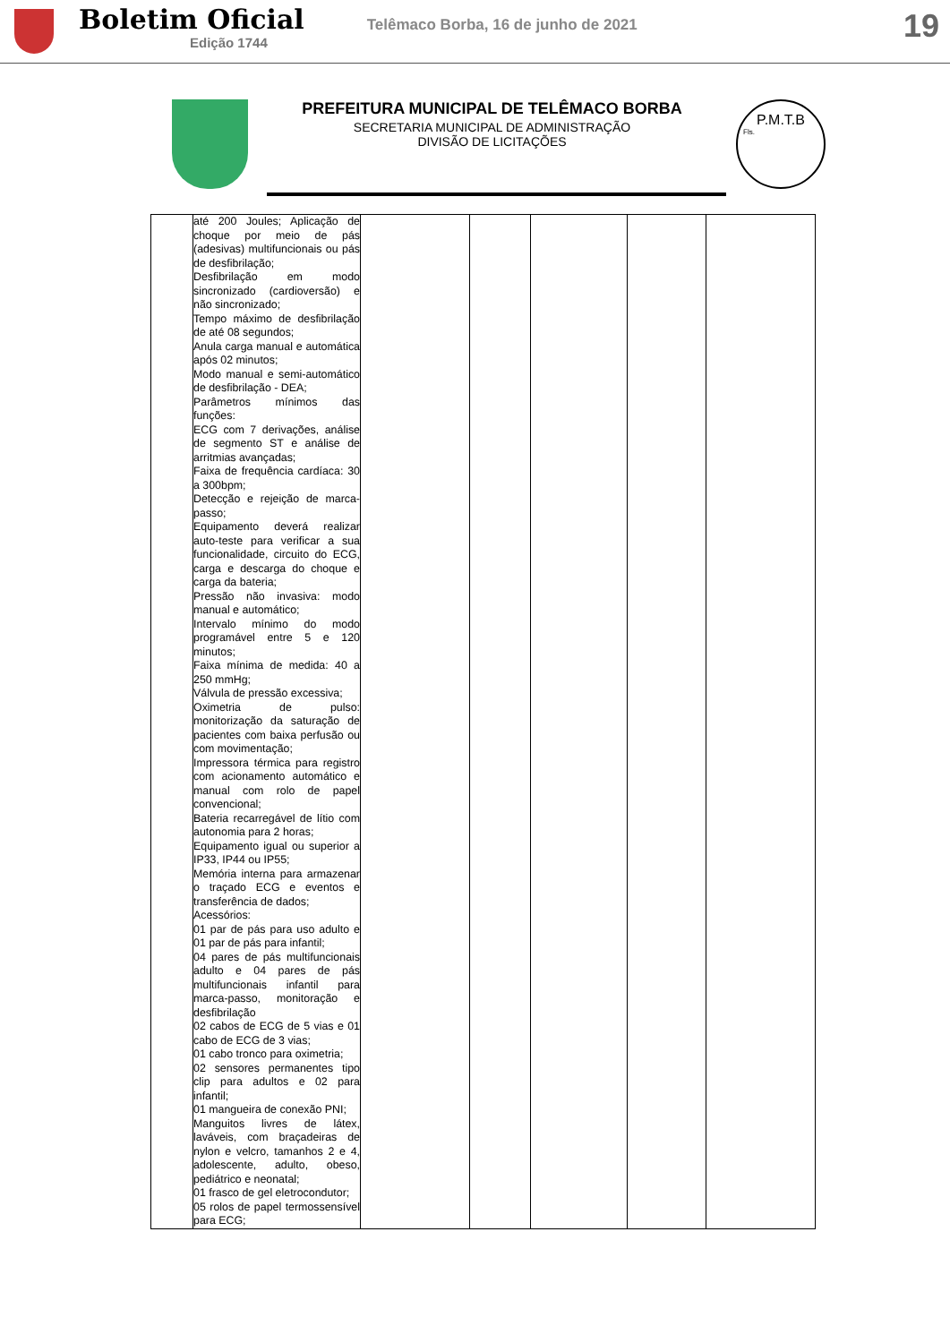Boletim Oficial
Edição 1744
Telêmaco Borba, 16 de junho de 2021
19
PREFEITURA MUNICIPAL DE TELÊMACO BORBA
SECRETARIA MUNICIPAL DE ADMINISTRAÇÃO
DIVISÃO DE LICITAÇÕES
P.M.T.B
Fls.
| | até 200 Joules; Aplicação de choque por meio de pás (adesivas) multifuncionais ou pás de desfibrilação; Desfibrilação em modo sincronizado (cardioversão) e não sincronizado; Tempo máximo de desfibrilação de até 08 segundos; Anula carga manual e automática após 02 minutos; Modo manual e semi-automático de desfibrilação - DEA; Parâmetros mínimos das funções: ECG com 7 derivações, análise de segmento ST e análise de arritmias avançadas; Faixa de frequência cardíaca: 30 a 300bpm; Detecção e rejeição de marca-passo; Equipamento deverá realizar auto-teste para verificar a sua funcionalidade, circuito do ECG, carga e descarga do choque e carga da bateria; Pressão não invasiva: modo manual e automático; Intervalo mínimo do modo programável entre 5 e 120 minutos; Faixa mínima de medida: 40 a 250 mmHg; Válvula de pressão excessiva; Oximetria de pulso: monitorização da saturação de pacientes com baixa perfusão ou com movimentação; Impressora térmica para registro com acionamento automático e manual com rolo de papel convencional; Bateria recarregável de lítio com autonomia para 2 horas; Equipamento igual ou superior a IP33, IP44 ou IP55; Memória interna para armazenar o traçado ECG e eventos e transferência de dados; Acessórios: 01 par de pás para uso adulto e 01 par de pás para infantil; 04 pares de pás multifuncionais adulto e 04 pares de pás multifuncionais infantil para marca-passo, monitoração e desfibrilação 02 cabos de ECG de 5 vias e 01 cabo de ECG de 3 vias; 01 cabo tronco para oximetria; 02 sensores permanentes tipo clip para adultos e 02 para infantil; 01 mangueira de conexão PNI; Manguitos livres de látex, laváveis, com braçadeiras de nylon e velcro, tamanhos 2 e 4, adolescente, adulto, obeso, pediátrico e neonatal; 01 frasco de gel eletrocondutor; 05 rolos de papel termossensível para ECG; | | | | | |